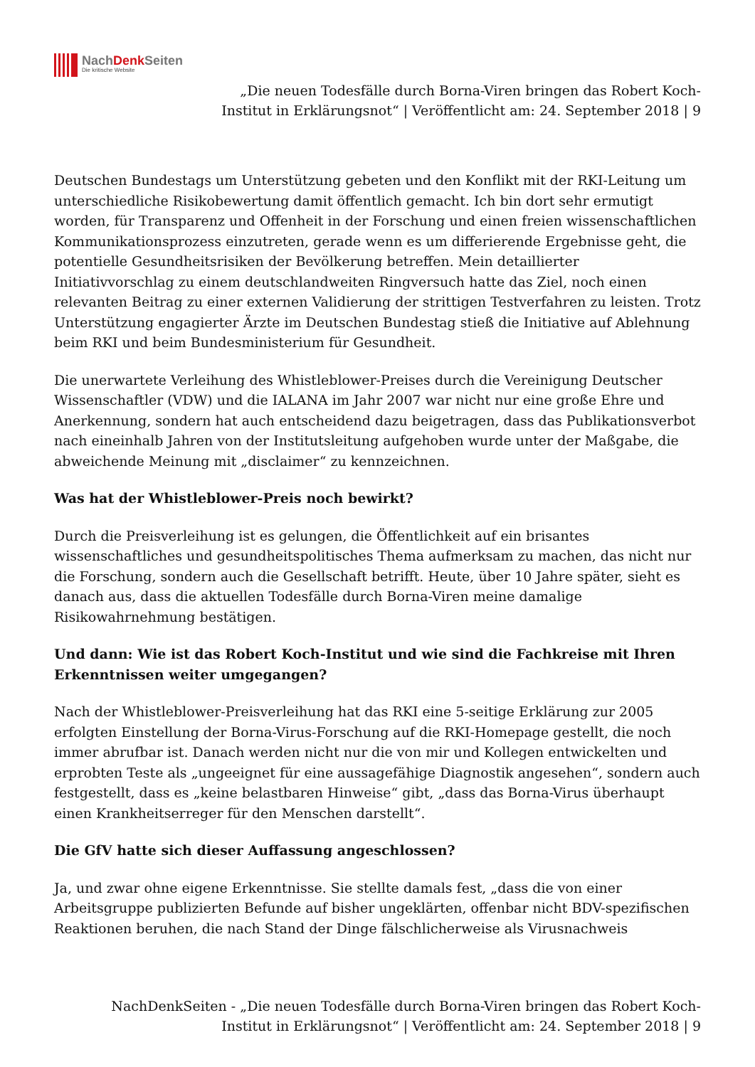NachDenk Seiten
Die kritische Website
„Die neuen Todesfälle durch Borna-Viren bringen das Robert Koch-Institut in Erklärungsnot“ | Veröffentlicht am: 24. September 2018 | 9
Deutschen Bundestags um Unterstützung gebeten und den Konflikt mit der RKI-Leitung um unterschiedliche Risikobewertung damit öffentlich gemacht. Ich bin dort sehr ermutigt worden, für Transparenz und Offenheit in der Forschung und einen freien wissenschaftlichen Kommunikationsprozess einzutreten, gerade wenn es um differierende Ergebnisse geht, die potentielle Gesundheitsrisiken der Bevölkerung betreffen. Mein detaillierter Initiativvorschlag zu einem deutschlandweiten Ringversuch hatte das Ziel, noch einen relevanten Beitrag zu einer externen Validierung der strittigen Testverfahren zu leisten. Trotz Unterstützung engagierter Ärzte im Deutschen Bundestag stieß die Initiative auf Ablehnung beim RKI und beim Bundesministerium für Gesundheit.
Die unerwartete Verleihung des Whistleblower-Preises durch die Vereinigung Deutscher Wissenschaftler (VDW) und die IALANA im Jahr 2007 war nicht nur eine große Ehre und Anerkennung, sondern hat auch entscheidend dazu beigetragen, dass das Publikationsverbot nach eineinhalb Jahren von der Institutsleitung aufgehoben wurde unter der Maßgabe, die abweichende Meinung mit „disclaimer“ zu kennzeichnen.
Was hat der Whistleblower-Preis noch bewirkt?
Durch die Preisverleihung ist es gelungen, die Öffentlichkeit auf ein brisantes wissenschaftliches und gesundheitspolitisches Thema aufmerksam zu machen, das nicht nur die Forschung, sondern auch die Gesellschaft betrifft. Heute, über 10 Jahre später, sieht es danach aus, dass die aktuellen Todesfälle durch Borna-Viren meine damalige Risikowahrnehmung bestätigen.
Und dann: Wie ist das Robert Koch-Institut und wie sind die Fachkreise mit Ihren Erkenntnissen weiter umgegangen?
Nach der Whistleblower-Preisverleihung hat das RKI eine 5-seitige Erklärung zur 2005 erfolgten Einstellung der Borna-Virus-Forschung auf die RKI-Homepage gestellt, die noch immer abrufbar ist. Danach werden nicht nur die von mir und Kollegen entwickelten und erprobten Teste als „ungeeignet für eine aussagefähige Diagnostik angesehen“, sondern auch festgestellt, dass es „keine belastbaren Hinweise“ gibt, „dass das Borna-Virus überhaupt einen Krankheitserreger für den Menschen darstellt“.
Die GfV hatte sich dieser Auffassung angeschlossen?
Ja, und zwar ohne eigene Erkenntnisse. Sie stellte damals fest, „dass die von einer Arbeitsgruppe publizierten Befunde auf bisher ungeklärten, offenbar nicht BDV-spezifischen Reaktionen beruhen, die nach Stand der Dinge fälschlicherweise als Virusnachweis
NachDenkSeiten - „Die neuen Todesfälle durch Borna-Viren bringen das Robert Koch-Institut in Erklärungsnot“ | Veröffentlicht am: 24. September 2018 | 9